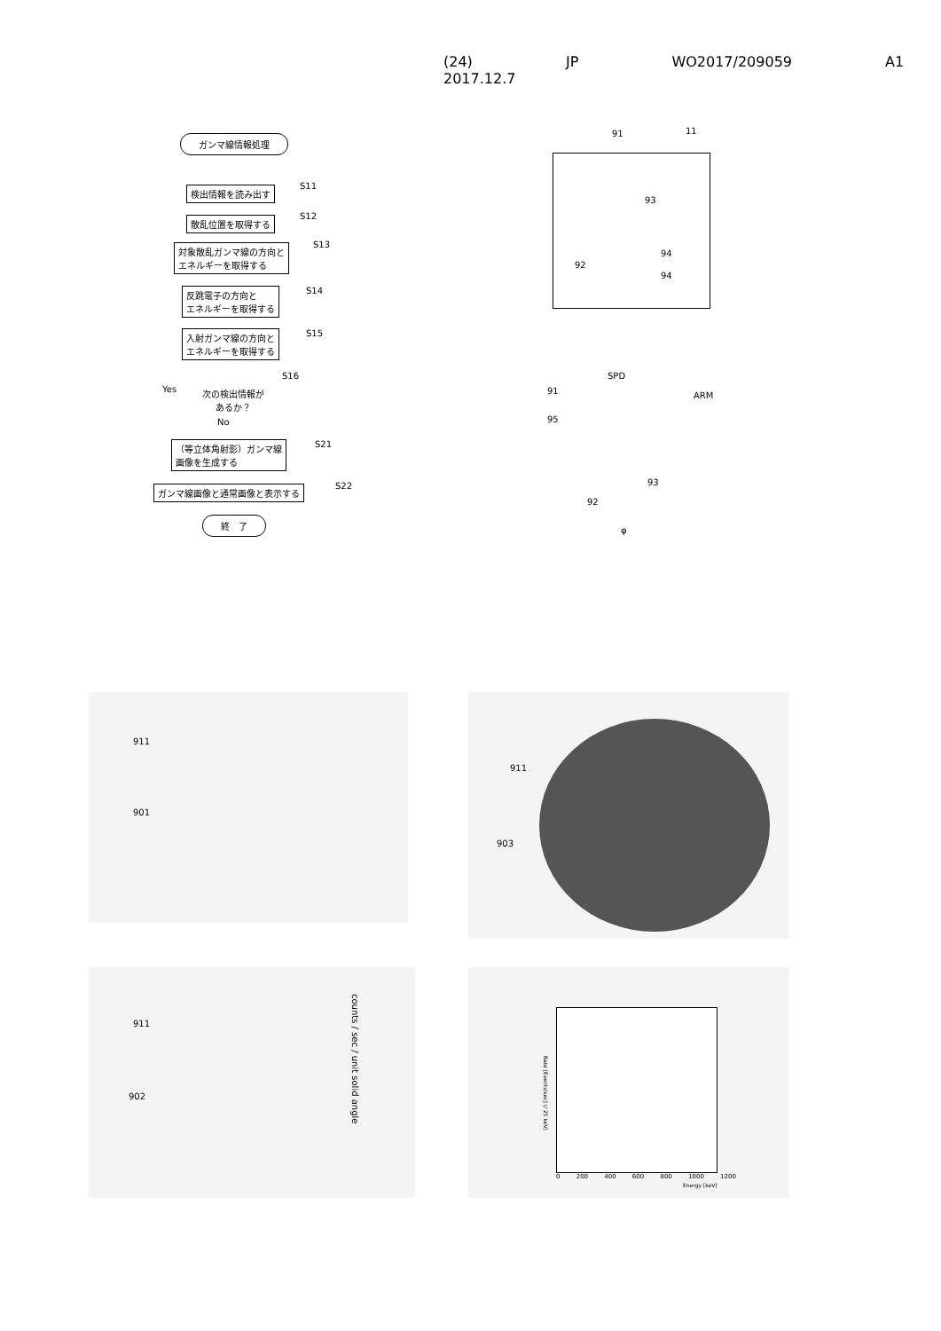(24) JP WO2017/209059 A1 2017.12.7
ガンマ線情報処理
検出情報を読み出す S11
散乱位置を取得する S12
対象散乱ガンマ線の方向と
エネルギーを取得する
S13
反跳電子の方向と
エネルギーを取得する
S14
入射ガンマ線の方向と
エネルギーを取得する
S15
Yes
次の検出情報が
あるか？
S16
No
（等立体角射影）ガンマ線
画像を生成する
S21
ガンマ線画像と通常画像と表示する S22
終　了
91 11
93
94
92
94
SPD
ARM
91
95
93
92
φ
911
901
911
903
911
902
counts / sec / unit solid angle
0 200 400 600 800 1000 1200
Energy [keV]
Rate [Events/sec] (/ 25 keV)